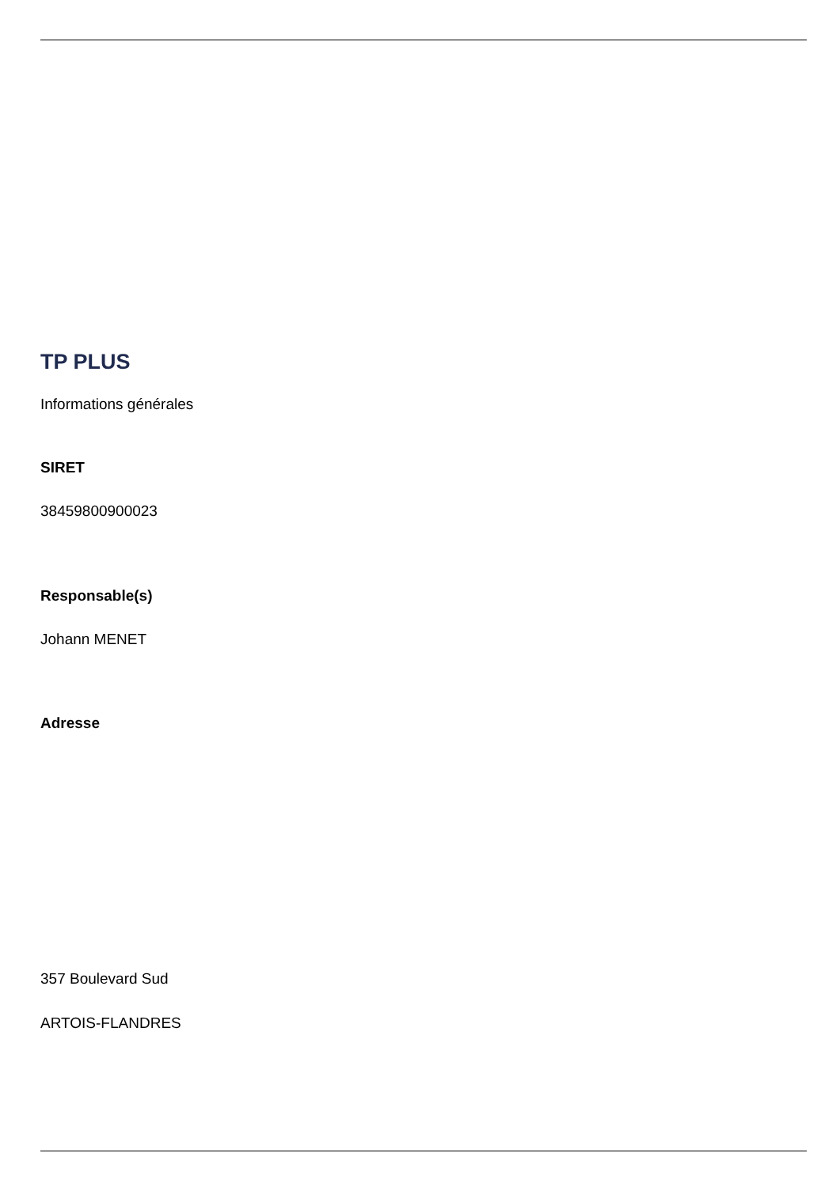TP PLUS
Informations générales
SIRET
38459800900023
Responsable(s)
Johann MENET
Adresse
357 Boulevard Sud
ARTOIS-FLANDRES